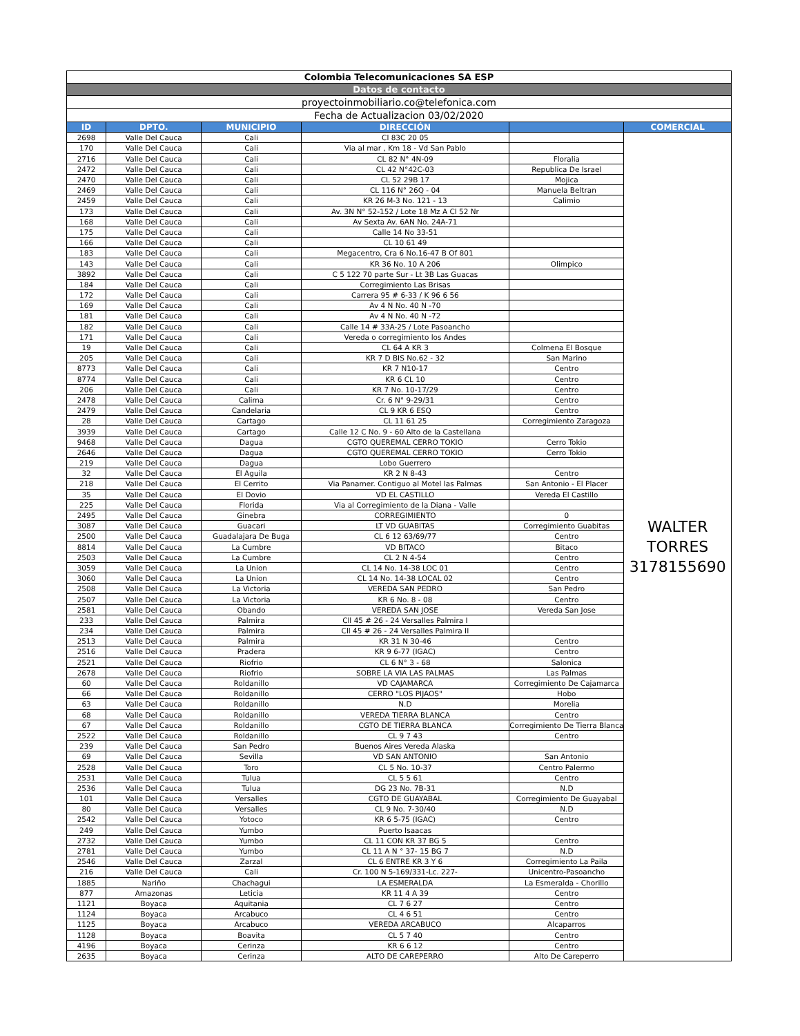| Colombia Telecomunicaciones SA ESP | | | | | |
| Datos de contacto | | | | | |
| proyectoinmobiliario.co@telefonica.com | | | | | |
| Fecha de Actualizacion 03/02/2020 | | | | | |
| ID | DPTO. | MUNICIPIO | DIRECCIÓN | | COMERCIAL |
| 2698 | Valle Del Cauca | Cali | Cl 83C 20 05 | | WALTER TORRES 3178155690 |
| 170 | Valle Del Cauca | Cali | Via al mar , Km 18 - Vd San Pablo | | |
| 2716 | Valle Del Cauca | Cali | CL 82 N° 4N-09 | Floralia | |
| 2472 | Valle Del Cauca | Cali | CL 42 N°42C-03 | Republica De Israel | |
| 2470 | Valle Del Cauca | Cali | CL 52 29B 17 | Mojica | |
| 2469 | Valle Del Cauca | Cali | CL 116 N° 26Q - 04 | Manuela Beltran | |
| 2459 | Valle Del Cauca | Cali | KR 26 M-3 No. 121 - 13 | Calimio | |
| 173 | Valle Del Cauca | Cali | Av. 3N N° 52-152 / Lote 18 Mz A Cl 52 Nr | | |
| 168 | Valle Del Cauca | Cali | Av Sexta Av. 6AN No. 24A-71 | | |
| 175 | Valle Del Cauca | Cali | Calle 14 No 33-51 | | |
| 166 | Valle Del Cauca | Cali | CL 10 61 49 | | |
| 183 | Valle Del Cauca | Cali | Megacentro, Cra 6 No.16-47 B Of 801 | | |
| 143 | Valle Del Cauca | Cali | KR 36 No. 10 A 206 | Olimpico | |
| 3892 | Valle Del Cauca | Cali | C 5 122 70 parte Sur - Lt 3B Las Guacas | | |
| 184 | Valle Del Cauca | Cali | Corregimiento Las Brisas | | |
| 172 | Valle Del Cauca | Cali | Carrera 95 # 6-33 / K 96 6 56 | | |
| 169 | Valle Del Cauca | Cali | Av 4 N No. 40 N -70 | | |
| 181 | Valle Del Cauca | Cali | Av 4 N No. 40 N -72 | | |
| 182 | Valle Del Cauca | Cali | Calle 14 # 33A-25 / Lote Pasoancho | | |
| 171 | Valle Del Cauca | Cali | Vereda o corregimiento los Andes | | |
| 19 | Valle Del Cauca | Cali | CL 64 A KR 3 | Colmena El Bosque | |
| 205 | Valle Del Cauca | Cali | KR 7 D BIS No.62 - 32 | San Marino | |
| 8773 | Valle Del Cauca | Cali | KR 7 N10-17 | Centro | |
| 8774 | Valle Del Cauca | Cali | KR 6 CL 10 | Centro | |
| 206 | Valle Del Cauca | Cali | KR 7 No. 10-17/29 | Centro | |
| 2478 | Valle Del Cauca | Calima | Cr. 6 N° 9-29/31 | Centro | |
| 2479 | Valle Del Cauca | Candelaria | CL 9 KR 6 ESQ | Centro | |
| 28 | Valle Del Cauca | Cartago | CL 11 61 25 | Corregimiento Zaragoza | |
| 3939 | Valle Del Cauca | Cartago | Calle 12 C No. 9 - 60 Alto de la Castellana | | |
| 9468 | Valle Del Cauca | Dagua | CGTO QUEREMAL CERRO TOKIO | Cerro Tokio | |
| 2646 | Valle Del Cauca | Dagua | CGTO QUEREMAL CERRO TOKIO | Cerro Tokio | |
| 219 | Valle Del Cauca | Dagua | Lobo Guerrero | | |
| 32 | Valle Del Cauca | El Aguila | KR 2 N 8-43 | Centro | |
| 218 | Valle Del Cauca | El Cerrito | Via Panamer. Contiguo al Motel las Palmas | San Antonio - El Placer | |
| 35 | Valle Del Cauca | El Dovio | VD EL CASTILLO | Vereda El Castillo | |
| 225 | Valle Del Cauca | Florida | Via al Corregimiento de la Diana - Valle | | |
| 2495 | Valle Del Cauca | Ginebra | CORREGIMIENTO | 0 | |
| 3087 | Valle Del Cauca | Guacari | LT VD GUABITAS | Corregimiento Guabitas | |
| 2500 | Valle Del Cauca | Guadalajara De Buga | CL 6 12 63/69/77 | Centro | |
| 8814 | Valle Del Cauca | La Cumbre | VD BITACO | Bitaco | |
| 2503 | Valle Del Cauca | La Cumbre | CL 2 N 4-54 | Centro | |
| 3059 | Valle Del Cauca | La Union | CL 14 No. 14-38 LOC 01 | Centro | |
| 3060 | Valle Del Cauca | La Union | CL 14 No. 14-38 LOCAL 02 | Centro | |
| 2508 | Valle Del Cauca | La Victoria | VEREDA SAN PEDRO | San Pedro | |
| 2507 | Valle Del Cauca | La Victoria | KR 6 No. 8 - 08 | Centro | |
| 2581 | Valle Del Cauca | Obando | VEREDA SAN JOSE | Vereda San Jose | |
| 233 | Valle Del Cauca | Palmira | Cll 45 # 26 - 24 Versalles Palmira I | | |
| 234 | Valle Del Cauca | Palmira | Cll 45 # 26 - 24 Versalles Palmira II | | |
| 2513 | Valle Del Cauca | Palmira | KR 31 N 30-46 | Centro | |
| 2516 | Valle Del Cauca | Pradera | KR 9 6-77 (IGAC) | Centro | |
| 2521 | Valle Del Cauca | Riofrio | CL 6 N° 3 - 68 | Salonica | |
| 2678 | Valle Del Cauca | Riofrio | SOBRE LA VIA LAS PALMAS | Las Palmas | |
| 60 | Valle Del Cauca | Roldanillo | VD CAJAMARCA | Corregimiento De Cajamarca | |
| 66 | Valle Del Cauca | Roldanillo | CERRO "LOS PIJAOS" | Hobo | |
| 63 | Valle Del Cauca | Roldanillo | N.D | Morelia | |
| 68 | Valle Del Cauca | Roldanillo | VEREDA TIERRA BLANCA | Centro | |
| 67 | Valle Del Cauca | Roldanillo | CGTO DE TIERRA BLANCA | Corregimiento De Tierra Blanca | |
| 2522 | Valle Del Cauca | Roldanillo | CL 9 7 43 | Centro | |
| 239 | Valle Del Cauca | San Pedro | Buenos Aires Vereda Alaska | | |
| 69 | Valle Del Cauca | Sevilla | VD SAN ANTONIO | San Antonio | |
| 2528 | Valle Del Cauca | Toro | CL 5 No. 10-37 | Centro Palermo | |
| 2531 | Valle Del Cauca | Tulua | CL 5 5 61 | Centro | |
| 2536 | Valle Del Cauca | Tulua | DG 23 No. 7B-31 | N.D | |
| 101 | Valle Del Cauca | Versalles | CGTO DE GUAYABAL | Corregimiento De Guayabal | |
| 80 | Valle Del Cauca | Versalles | CL 9 No. 7-30/40 | N.D | |
| 2542 | Valle Del Cauca | Yotoco | KR 6 5-75 (IGAC) | Centro | |
| 249 | Valle Del Cauca | Yumbo | Puerto Isaacas | | |
| 2732 | Valle Del Cauca | Yumbo | CL 11 CON KR 37 BG 5 | Centro | |
| 2781 | Valle Del Cauca | Yumbo | CL 11 A N ° 37- 15 BG 7 | N.D | |
| 2546 | Valle Del Cauca | Zarzal | CL 6 ENTRE KR 3 Y 6 | Corregimiento La Paila | |
| 216 | Valle Del Cauca | Cali | Cr. 100 N 5-169/331-Lc. 227- | Unicentro-Pasoancho | |
| 1885 | Nariño | Chachagui | LA ESMERALDA | La Esmeralda - Chorillo | |
| 877 | Amazonas | Leticia | KR 11 4 A 39 | Centro | |
| 1121 | Boyaca | Aquitania | CL 7 6 27 | Centro | |
| 1124 | Boyaca | Arcabuco | CL 4 6 51 | Centro | |
| 1125 | Boyaca | Arcabuco | VEREDA ARCABUCO | Alcaparros | |
| 1128 | Boyaca | Boavita | CL 5 7 40 | Centro | |
| 4196 | Boyaca | Cerinza | KR 6 6 12 | Centro | |
| 2635 | Boyaca | Cerinza | ALTO DE CAREPERRO | Alto De Careperro | |